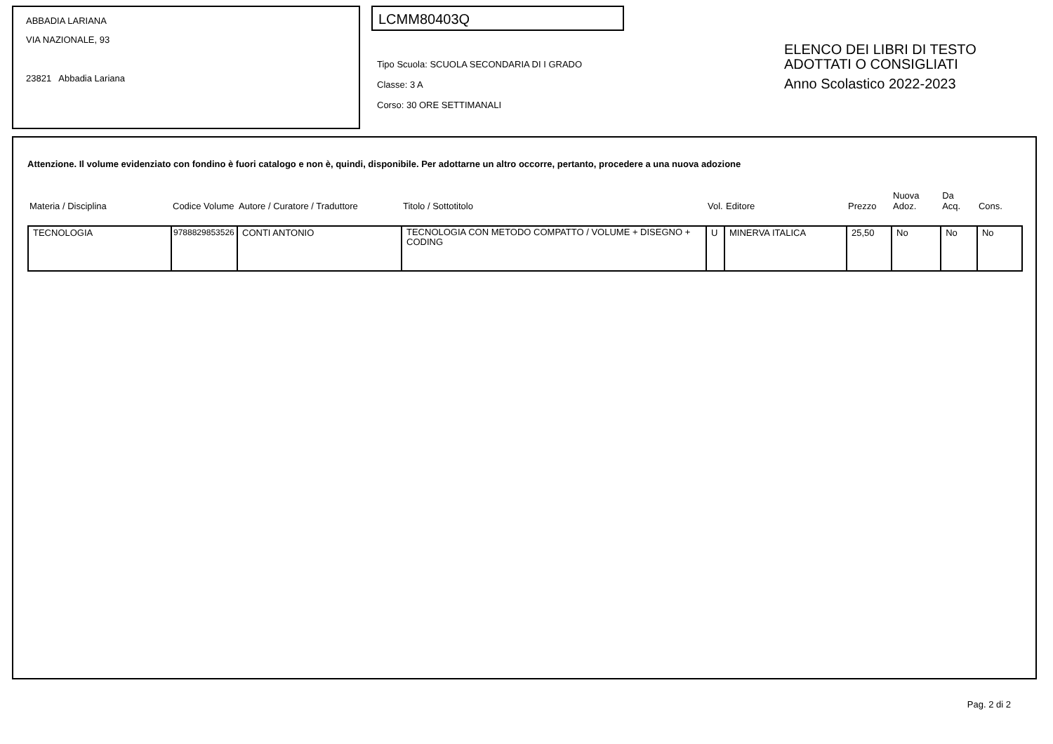ABBADIA LARIANA
VIA NAZIONALE, 93
23821 Abbadia Lariana
LCMM80403Q
Tipo Scuola: SCUOLA SECONDARIA DI I GRADO
Classe: 3 A
Corso: 30 ORE SETTIMANALI
ELENCO DEI LIBRI DI TESTO
ADOTTATI O CONSIGLIATI
Anno Scolastico 2022-2023
Attenzione. Il volume evidenziato con fondino è fuori catalogo e non è, quindi, disponibile. Per adottarne un altro occorre, pertanto, procedere a una nuova adozione
| Materia / Disciplina | Codice Volume | Autore / Curatore / Traduttore | Titolo / Sottotitolo | Vol. | Editore | Prezzo | Nuova Adoz. | Da Acq. | Cons. |
| --- | --- | --- | --- | --- | --- | --- | --- | --- | --- |
| TECNOLOGIA | 9788829853526 | CONTI ANTONIO | TECNOLOGIA CON METODO COMPATTO / VOLUME + DISEGNO + CODING | U | MINERVA ITALICA | 25,50 | No | No | No |
Pag. 2 di 2